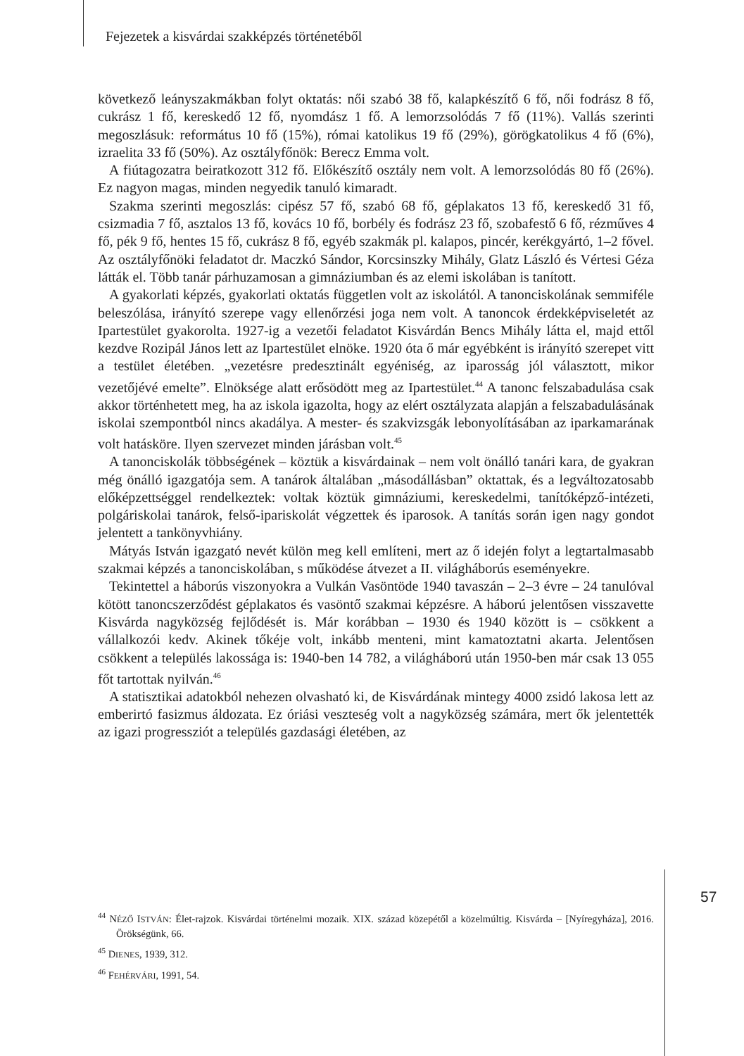Fejezetek a kisvárdai szakképzés történetéből
következő leányszakmákban folyt oktatás: női szabó 38 fő, kalapkészítő 6 fő, női fodrász 8 fő, cukrász 1 fő, kereskedő 12 fő, nyomdász 1 fő. A lemorzsolódás 7 fő (11%). Vallás szerinti megoszlásuk: református 10 fő (15%), római katolikus 19 fő (29%), görögkatolikus 4 fő (6%), izraelita 33 fő (50%). Az osztályfőnök: Berecz Emma volt.
A fiútagozatra beiratkozott 312 fő. Előkészítő osztály nem volt. A lemorzsolódás 80 fő (26%). Ez nagyon magas, minden negyedik tanuló kimaradt.
Szakma szerinti megoszlás: cipész 57 fő, szabó 68 fő, géplakatos 13 fő, kereskedő 31 fő, csizmadia 7 fő, asztalos 13 fő, kovács 10 fő, borbély és fodrász 23 fő, szobafestő 6 fő, rézműves 4 fő, pék 9 fő, hentes 15 fő, cukrász 8 fő, egyéb szakmák pl. kalapos, pincér, kerékgyártó, 1–2 fővel. Az osztályfőnöki feladatot dr. Maczkó Sándor, Korcsinszky Mihály, Glatz László és Vértesi Géza látták el. Több tanár párhuzamosan a gimnáziumban és az elemi iskolában is tanított.
A gyakorlati képzés, gyakorlati oktatás független volt az iskolától. A tanonciskolának semmiféle beleszólása, irányító szerepe vagy ellenőrzési joga nem volt. A tanoncok érdekképviseletét az Ipartestület gyakorolta. 1927-ig a vezetői feladatot Kisvárdán Bencs Mihály látta el, majd ettől kezdve Rozipál János lett az Ipartestület elnöke. 1920 óta ő már egyébként is irányító szerepet vitt a testület életében. „vezetésre predesztinált egyéniség, az iparosság jól választott, mikor vezetőjévé emelte”. Elnöksége alatt erősödött meg az Ipartestület.<sup>44</sup> A tanonc felszabadulása csak akkor történhetett meg, ha az iskola igazolta, hogy az elért osztályzata alapján a felszabadulásának iskolai szempontból nincs akadálya. A mester- és szakvizsgák lebonyolításában az iparkamarának volt hatásköre. Ilyen szervezet minden járásban volt.<sup>45</sup>
A tanonciskolák többségének – köztük a kisvárdainak – nem volt önálló tanári kara, de gyakran még önálló igazgatója sem. A tanárok általában „másodállásban” oktattak, és a legváltozatosabb előképzettséggel rendelkeztek: voltak köztük gimnáziumi, kereskedelmi, tanítóképző-intézeti, polgáriskolai tanárok, felső-ipariskolát végzettek és iparosok. A tanítás során igen nagy gondot jelentett a tankönyvhiány.
Mátyás István igazgató nevét külön meg kell említeni, mert az ő idején folyt a legtartalmasabb szakmai képzés a tanonciskolában, s működése átvezet a II. világháborús eseményekre.
Tekintettel a háborús viszonyokra a Vulkán Vasöntöde 1940 tavaszán – 2–3 évre – 24 tanulóval kötött tanoncszerződést géplakatos és vasöntő szakmai képzésre. A háború jelentősen visszavette Kisvárda nagyközség fejlődését is. Már korábban – 1930 és 1940 között is – csökkent a vállalkozói kedv. Akinek tőkéje volt, inkább menteni, mint kamatoztatni akarta. Jelentősen csökkent a település lakossága is: 1940-ben 14 782, a világháború után 1950-ben már csak 13 055 főt tartottak nyilván.<sup>46</sup>
A statisztikai adatokból nehezen olvasható ki, de Kisvárdának mintegy 4000 zsidó lakosa lett az emberirtó fasizmus áldozata. Ez óriási veszteség volt a nagyközség számára, mert ők jelentették az igazi progressziót a település gazdasági életében, az
<sup>44</sup> NÉZŐ ISTVÁN: Élet-rajzok. Kisvárdai történelmi mozaik. XIX. század közepétől a közelmúltig. Kisvárda – [Nyíregyháza], 2016. Örökségünk, 66.
<sup>45</sup> DIENES, 1939, 312.
<sup>46</sup> FEHÉRVÁRI, 1991, 54.
57